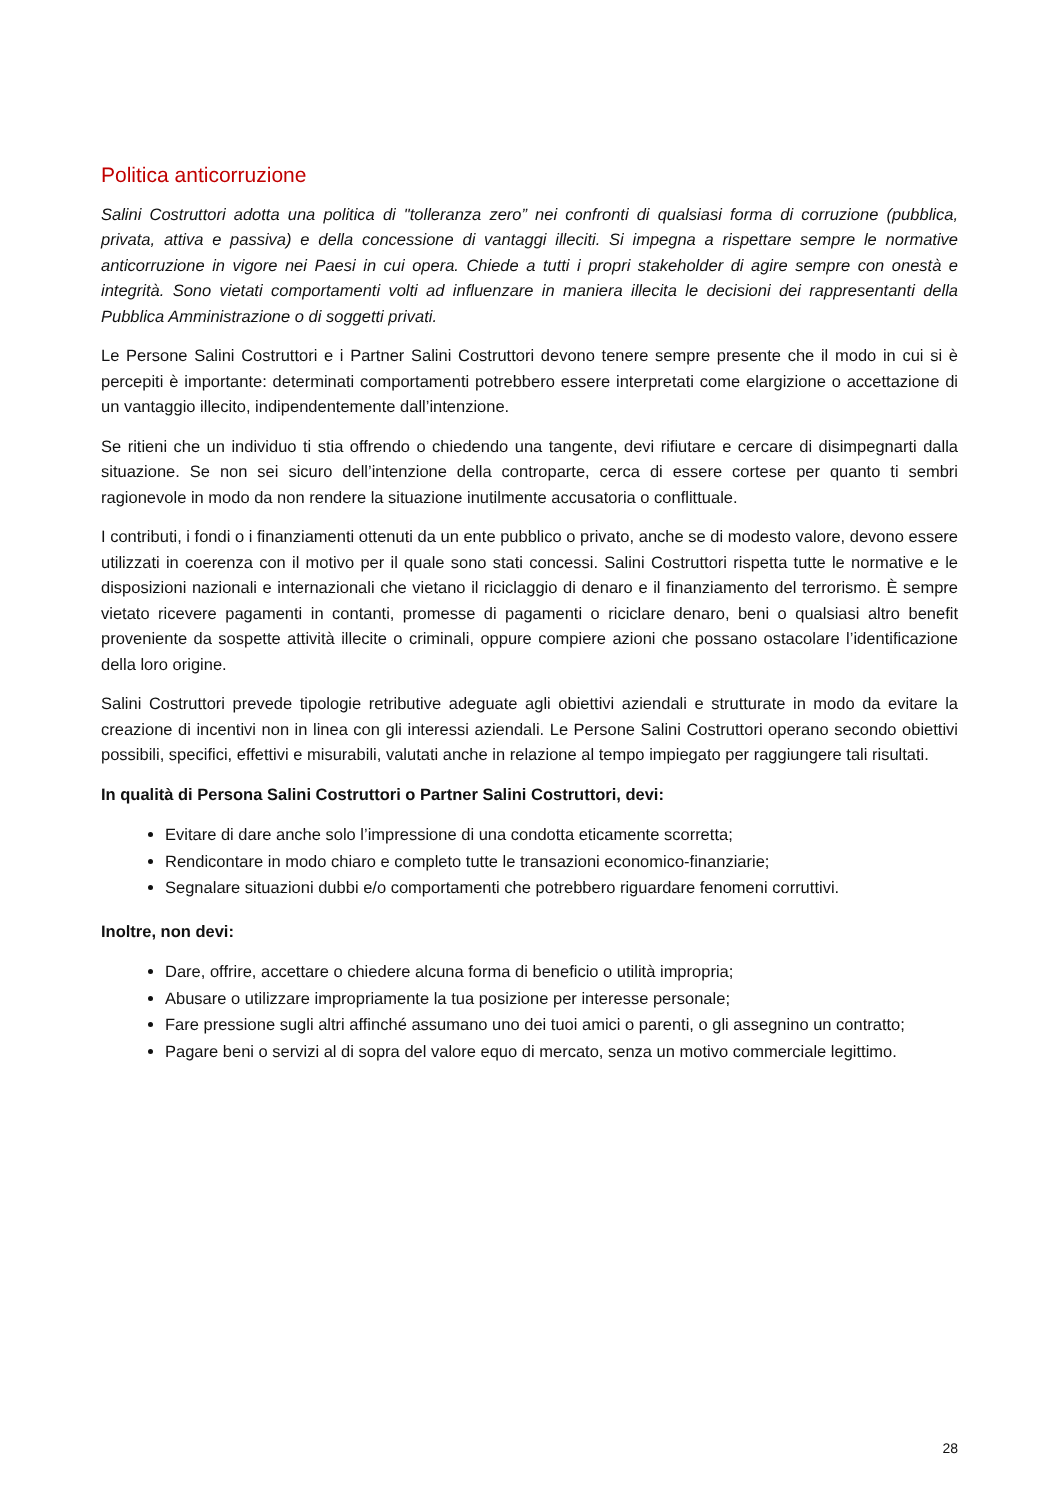Politica anticorruzione
Salini Costruttori adotta una politica di "tolleranza zero” nei confronti di qualsiasi forma di corruzione (pubblica, privata, attiva e passiva) e della concessione di vantaggi illeciti. Si impegna a rispettare sempre le normative anticorruzione in vigore nei Paesi in cui opera. Chiede a tutti i propri stakeholder di agire sempre con onestà e integrità. Sono vietati comportamenti volti ad influenzare in maniera illecita le decisioni dei rappresentanti della Pubblica Amministrazione o di soggetti privati.
Le Persone Salini Costruttori e i Partner Salini Costruttori devono tenere sempre presente che il modo in cui si è percepiti è importante: determinati comportamenti potrebbero essere interpretati come elargizione o accettazione di un vantaggio illecito, indipendentemente dall’intenzione.
Se ritieni che un individuo ti stia offrendo o chiedendo una tangente, devi rifiutare e cercare di disimpegnarti dalla situazione. Se non sei sicuro dell’intenzione della controparte, cerca di essere cortese per quanto ti sembri ragionevole in modo da non rendere la situazione inutilmente accusatoria o conflittuale.
I contributi, i fondi o i finanziamenti ottenuti da un ente pubblico o privato, anche se di modesto valore, devono essere utilizzati in coerenza con il motivo per il quale sono stati concessi. Salini Costruttori rispetta tutte le normative e le disposizioni nazionali e internazionali che vietano il riciclaggio di denaro e il finanziamento del terrorismo. È sempre vietato ricevere pagamenti in contanti, promesse di pagamenti o riciclare denaro, beni o qualsiasi altro benefit proveniente da sospette attività illecite o criminali, oppure compiere azioni che possano ostacolare l’identificazione della loro origine.
Salini Costruttori prevede tipologie retributive adeguate agli obiettivi aziendali e strutturate in modo da evitare la creazione di incentivi non in linea con gli interessi aziendali. Le Persone Salini Costruttori operano secondo obiettivi possibili, specifici, effettivi e misurabili, valutati anche in relazione al tempo impiegato per raggiungere tali risultati.
In qualità di Persona Salini Costruttori o Partner Salini Costruttori, devi:
Evitare di dare anche solo l’impressione di una condotta eticamente scorretta;
Rendicontare in modo chiaro e completo tutte le transazioni economico-finanziarie;
Segnalare situazioni dubbi e/o comportamenti che potrebbero riguardare fenomeni corruttivi.
Inoltre, non devi:
Dare, offrire, accettare o chiedere alcuna forma di beneficio o utilità impropria;
Abusare o utilizzare impropriamente la tua posizione per interesse personale;
Fare pressione sugli altri affinché assumano uno dei tuoi amici o parenti, o gli assegnino un contratto;
Pagare beni o servizi al di sopra del valore equo di mercato, senza un motivo commerciale legittimo.
28